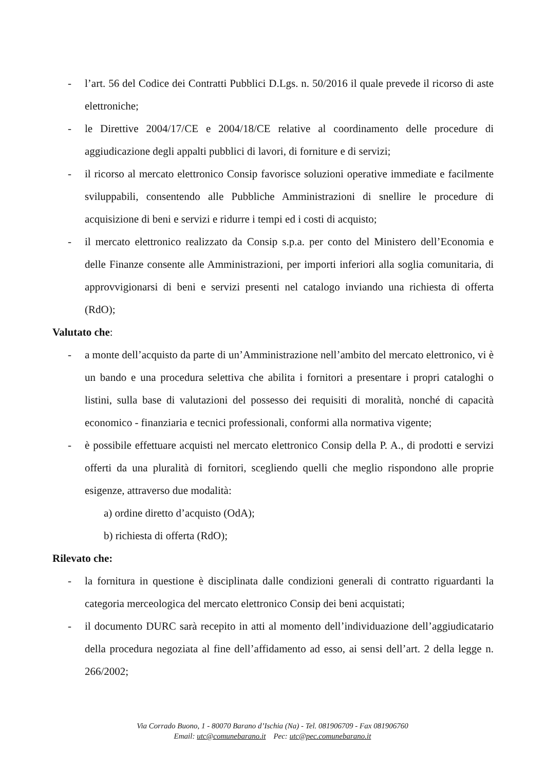- l’art. 56 del Codice dei Contratti Pubblici D.Lgs. n. 50/2016 il quale prevede il ricorso di aste elettroniche;
- le Direttive 2004/17/CE e 2004/18/CE relative al coordinamento delle procedure di aggiudicazione degli appalti pubblici di lavori, di forniture e di servizi;
- il ricorso al mercato elettronico Consip favorisce soluzioni operative immediate e facilmente sviluppabili, consentendo alle Pubbliche Amministrazioni di snellire le procedure di acquisizione di beni e servizi e ridurre i tempi ed i costi di acquisto;
- il mercato elettronico realizzato da Consip s.p.a. per conto del Ministero dell’Economia e delle Finanze consente alle Amministrazioni, per importi inferiori alla soglia comunitaria, di approvvigionarsi di beni e servizi presenti nel catalogo inviando una richiesta di offerta (RdO);
Valutato che:
- a monte dell’acquisto da parte di un’Amministrazione nell’ambito del mercato elettronico, vi è un bando e una procedura selettiva che abilita i fornitori a presentare i propri cataloghi o listini, sulla base di valutazioni del possesso dei requisiti di moralità, nonché di capacità economico - finanziaria e tecnici professionali, conformi alla normativa vigente;
- è possibile effettuare acquisti nel mercato elettronico Consip della P. A., di prodotti e servizi offerti da una pluralità di fornitori, scegliendo quelli che meglio rispondono alle proprie esigenze, attraverso due modalità:
a) ordine diretto d’acquisto (OdA);
b) richiesta di offerta (RdO);
Rilevato che:
- la fornitura in questione è disciplinata dalle condizioni generali di contratto riguardanti la categoria merceologica del mercato elettronico Consip dei beni acquistati;
- il documento DURC sarà recepito in atti al momento dell’individuazione dell’aggiudicatario della procedura negoziata al fine dell’affidamento ad esso, ai sensi dell’art. 2 della legge n. 266/2002;
Via Corrado Buono, 1 - 80070 Barano d’Ischia (Na) - Tel. 081906709 - Fax 081906760
Email: utc@comunebarano.it Pec: utc@pec.comunebarano.it